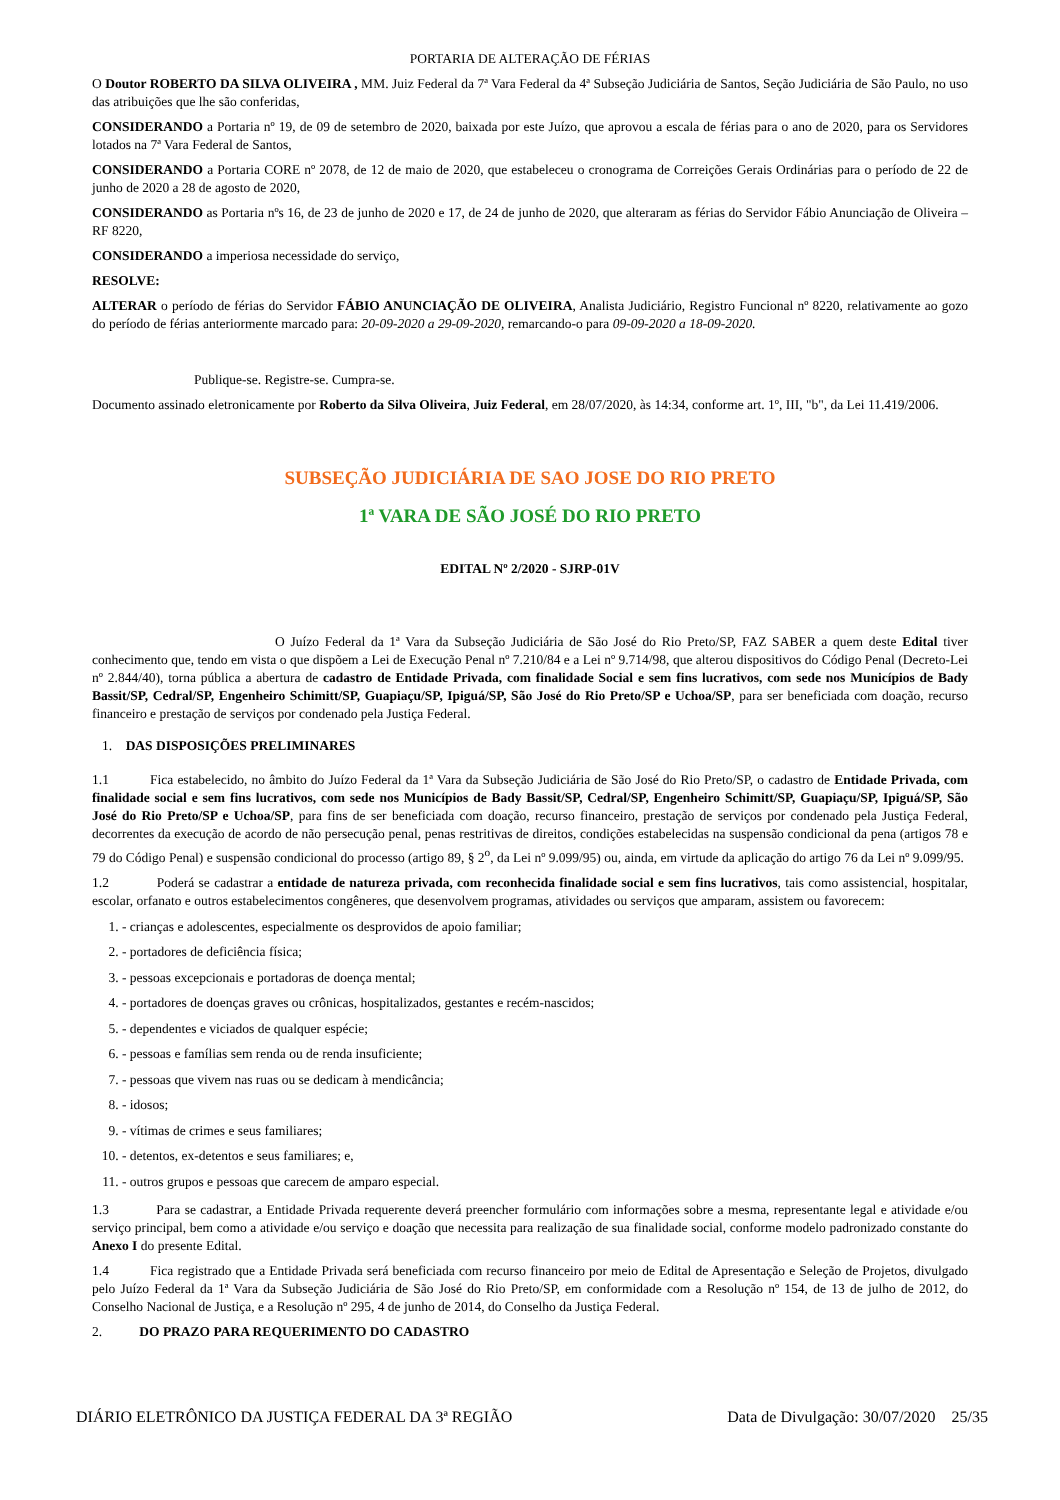PORTARIA DE ALTERAÇÃO DE FÉRIAS
O Doutor ROBERTO DA SILVA OLIVEIRA , MM. Juiz Federal da 7ª Vara Federal da 4ª Subseção Judiciária de Santos, Seção Judiciária de São Paulo, no uso das atribuições que lhe são conferidas,
CONSIDERANDO a Portaria nº 19, de 09 de setembro de 2020, baixada por este Juízo, que aprovou a escala de férias para o ano de 2020, para os Servidores lotados na 7ª Vara Federal de Santos,
CONSIDERANDO a Portaria CORE nº 2078, de 12 de maio de 2020, que estabeleceu o cronograma de Correições Gerais Ordinárias para o período de 22 de junho de 2020 a 28 de agosto de 2020,
CONSIDERANDO as Portaria nºs 16, de 23 de junho de 2020 e 17, de 24 de junho de 2020, que alteraram as férias do Servidor Fábio Anunciação de Oliveira – RF 8220,
CONSIDERANDO a imperiosa necessidade do serviço,
RESOLVE:
ALTERAR o período de férias do Servidor FÁBIO ANUNCIAÇÃO DE OLIVEIRA, Analista Judiciário, Registro Funcional nº 8220, relativamente ao gozo do período de férias anteriormente marcado para: 20-09-2020 a 29-09-2020, remarcando-o para 09-09-2020 a 18-09-2020.
Publique-se. Registre-se. Cumpra-se.
Documento assinado eletronicamente por Roberto da Silva Oliveira, Juiz Federal, em 28/07/2020, às 14:34, conforme art. 1º, III, "b", da Lei 11.419/2006.
SUBSEÇÃO JUDICIÁRIA DE SAO JOSE DO RIO PRETO
1ª VARA DE SÃO JOSÉ DO RIO PRETO
EDITAL Nº 2/2020 - SJRP-01V
O Juízo Federal da 1ª Vara da Subseção Judiciária de São José do Rio Preto/SP, FAZ SABER a quem deste Edital tiver conhecimento que, tendo em vista o que dispõem a Lei de Execução Penal nº 7.210/84 e a Lei nº 9.714/98, que alterou dispositivos do Código Penal (Decreto-Lei nº 2.844/40), torna pública a abertura de cadastro de Entidade Privada, com finalidade Social e sem fins lucrativos, com sede nos Municípios de Bady Bassit/SP, Cedral/SP, Engenheiro Schimitt/SP, Guapiaçu/SP, Ipiguá/SP, São José do Rio Preto/SP e Uchoa/SP, para ser beneficiada com doação, recurso financeiro e prestação de serviços por condenado pela Justiça Federal.
1. DAS DISPOSIÇÕES PRELIMINARES
1.1 Fica estabelecido, no âmbito do Juízo Federal da 1ª Vara da Subseção Judiciária de São José do Rio Preto/SP, o cadastro de Entidade Privada, com finalidade social e sem fins lucrativos, com sede nos Municípios de Bady Bassit/SP, Cedral/SP, Engenheiro Schimitt/SP, Guapiaçu/SP, Ipiguá/SP, São José do Rio Preto/SP e Uchoa/SP, para fins de ser beneficiada com doação, recurso financeiro, prestação de serviços por condenado pela Justiça Federal, decorrentes da execução de acordo de não persecução penal, penas restritivas de direitos, condições estabelecidas na suspensão condicional da pena (artigos 78 e 79 do Código Penal) e suspensão condicional do processo (artigo 89, § 2<sup>o</sup>, da Lei nº 9.099/95) ou, ainda, em virtude da aplicação do artigo 76 da Lei nº 9.099/95.
1.2 Poderá se cadastrar a entidade de natureza privada, com reconhecida finalidade social e sem fins lucrativos, tais como assistencial, hospitalar, escolar, orfanato e outros estabelecimentos congêneres, que desenvolvem programas, atividades ou serviços que amparam, assistem ou favorecem:
1. - crianças e adolescentes, especialmente os desprovidos de apoio familiar;
2. - portadores de deficiência física;
3. - pessoas excepcionais e portadoras de doença mental;
4. - portadores de doenças graves ou crônicas, hospitalizados, gestantes e recém-nascidos;
5. - dependentes e viciados de qualquer espécie;
6. - pessoas e famílias sem renda ou de renda insuficiente;
7. - pessoas que vivem nas ruas ou se dedicam à mendicância;
8. - idosos;
9. - vítimas de crimes e seus familiares;
10. - detentos, ex-detentos e seus familiares; e,
11. - outros grupos e pessoas que carecem de amparo especial.
1.3 Para se cadastrar, a Entidade Privada requerente deverá preencher formulário com informações sobre a mesma, representante legal e atividade e/ou serviço principal, bem como a atividade e/ou serviço e doação que necessita para realização de sua finalidade social, conforme modelo padronizado constante do Anexo I do presente Edital.
1.4 Fica registrado que a Entidade Privada será beneficiada com recurso financeiro por meio de Edital de Apresentação e Seleção de Projetos, divulgado pelo Juízo Federal da 1ª Vara da Subseção Judiciária de São José do Rio Preto/SP, em conformidade com a Resolução nº 154, de 13 de julho de 2012, do Conselho Nacional de Justiça, e a Resolução nº 295, 4 de junho de 2014, do Conselho da Justiça Federal.
2. DO PRAZO PARA REQUERIMENTO DO CADASTRO
DIÁRIO ELETRÔNICO DA JUSTIÇA FEDERAL DA 3ª REGIÃO Data de Divulgação: 30/07/2020 25/35